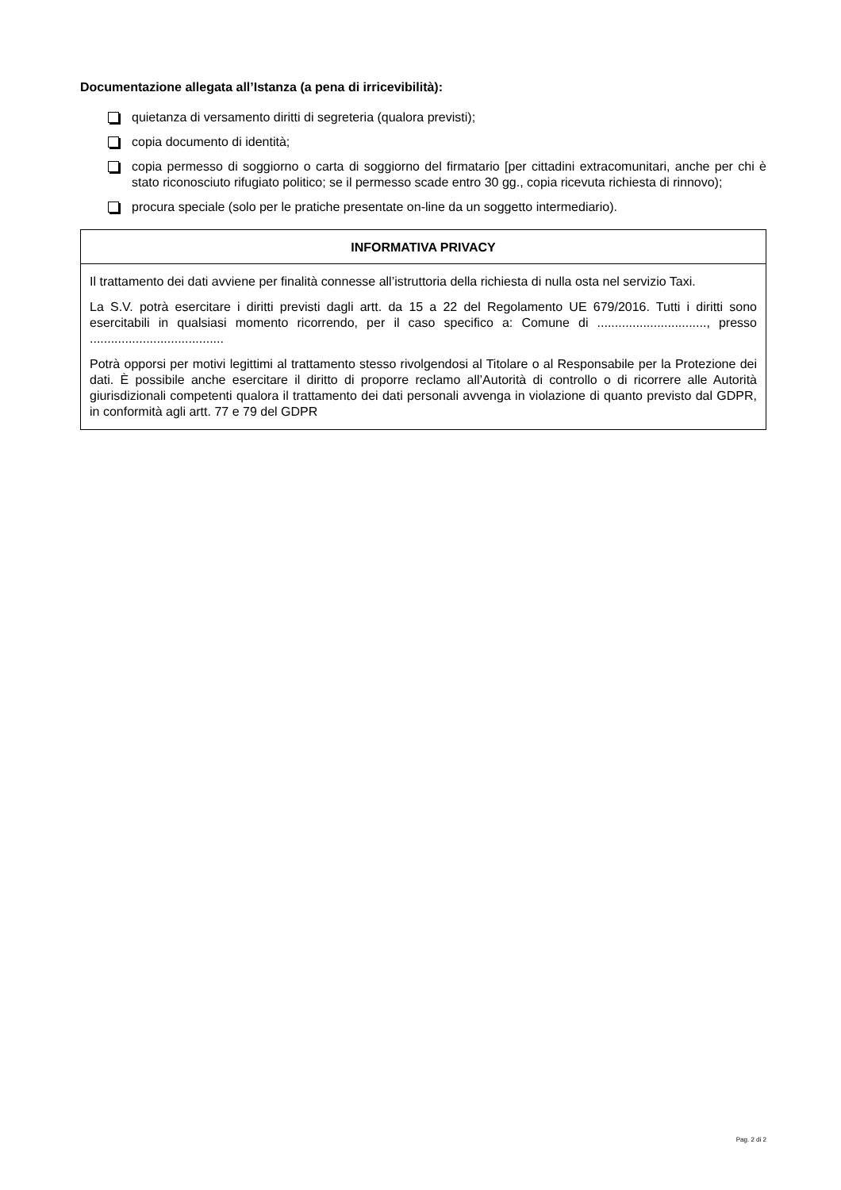Documentazione allegata all’Istanza (a pena di irricevibilità):
quietanza di versamento diritti di segreteria (qualora previsti);
copia documento di identità;
copia permesso di soggiorno o carta di soggiorno del firmatario [per cittadini extracomunitari, anche per chi è stato riconosciuto rifugiato politico; se il permesso scade entro 30 gg., copia ricevuta richiesta di rinnovo);
procura speciale (solo per le pratiche presentate on-line da un soggetto intermediario).
INFORMATIVA PRIVACY
Il trattamento dei dati avviene per finalità connesse all’istruttoria della richiesta di nulla osta nel servizio Taxi.
La S.V. potrà esercitare i diritti previsti dagli artt. da 15 a 22 del Regolamento UE 679/2016. Tutti i diritti sono esercitabili in qualsiasi momento ricorrendo, per il caso specifico a: Comune di ..............................., presso ......................................
Potrà opporsi per motivi legittimi al trattamento stesso rivolgendosi al Titolare o al Responsabile per la Protezione dei dati. È possibile anche esercitare il diritto di proporre reclamo all’Autorità di controllo o di ricorrere alle Autorità giurisdizionali competenti qualora il trattamento dei dati personali avvenga in violazione di quanto previsto dal GDPR, in conformità agli artt. 77 e 79 del GDPR
Pag. 2 di 2